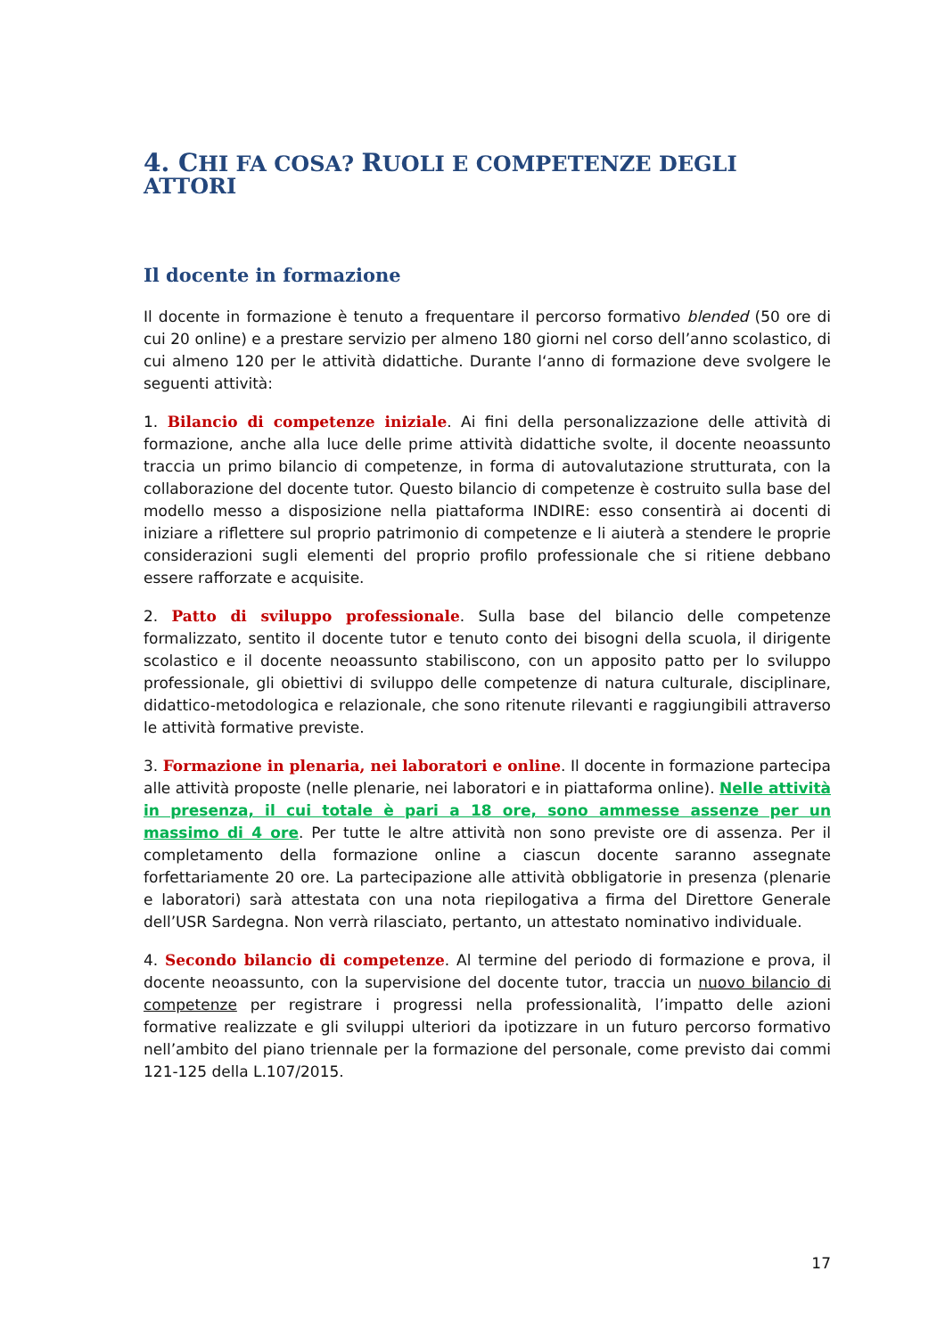4. CHI FA COSA? RUOLI E COMPETENZE DEGLI ATTORI
Il docente in formazione
Il docente in formazione è tenuto a frequentare il percorso formativo blended (50 ore di cui 20 online) e a prestare servizio per almeno 180 giorni nel corso dell’anno scolastico, di cui almeno 120 per le attività didattiche. Durante l‘anno di formazione deve svolgere le seguenti attività:
1. Bilancio di competenze iniziale. Ai fini della personalizzazione delle attività di formazione, anche alla luce delle prime attività didattiche svolte, il docente neoassunto traccia un primo bilancio di competenze, in forma di autovalutazione strutturata, con la collaborazione del docente tutor. Questo bilancio di competenze è costruito sulla base del modello messo a disposizione nella piattaforma INDIRE: esso consentirà ai docenti di iniziare a riflettere sul proprio patrimonio di competenze e li aiuterà a stendere le proprie considerazioni sugli elementi del proprio profilo professionale che si ritiene debbano essere rafforzate e acquisite.
2. Patto di sviluppo professionale. Sulla base del bilancio delle competenze formalizzato, sentito il docente tutor e tenuto conto dei bisogni della scuola, il dirigente scolastico e il docente neoassunto stabiliscono, con un apposito patto per lo sviluppo professionale, gli obiettivi di sviluppo delle competenze di natura culturale, disciplinare, didattico-metodologica e relazionale, che sono ritenute rilevanti e raggiungibili attraverso le attività formative previste.
3. Formazione in plenaria, nei laboratori e online. Il docente in formazione partecipa alle attività proposte (nelle plenarie, nei laboratori e in piattaforma online). Nelle attività in presenza, il cui totale è pari a 18 ore, sono ammesse assenze per un massimo di 4 ore. Per tutte le altre attività non sono previste ore di assenza. Per il completamento della formazione online a ciascun docente saranno assegnate forfettariamente 20 ore. La partecipazione alle attività obbligatorie in presenza (plenarie e laboratori) sarà attestata con una nota riepilogativa a firma del Direttore Generale dell’USR Sardegna. Non verrà rilasciato, pertanto, un attestato nominativo individuale.
4. Secondo bilancio di competenze. Al termine del periodo di formazione e prova, il docente neoassunto, con la supervisione del docente tutor, traccia un nuovo bilancio di competenze per registrare i progressi nella professionalità, l’impatto delle azioni formative realizzate e gli sviluppi ulteriori da ipotizzare in un futuro percorso formativo nell’ambito del piano triennale per la formazione del personale, come previsto dai commi 121-125 della L.107/2015.
17